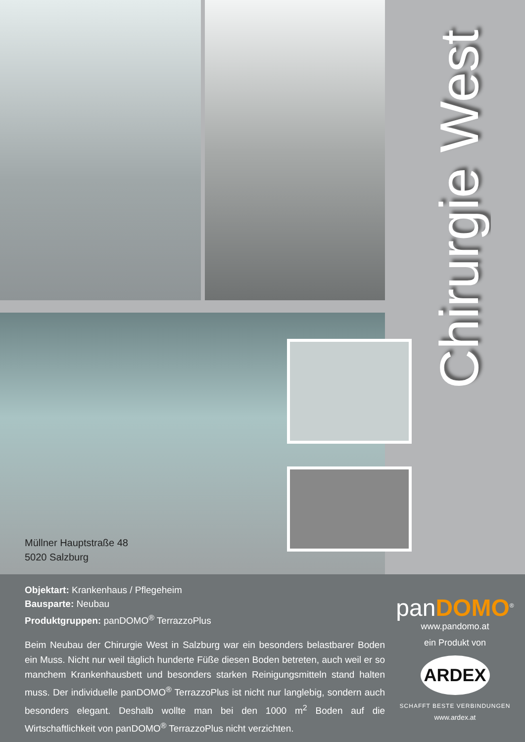Müllner Hauptstraße 48
5020 Salzburg
Chirurgie West
Objektart: Krankenhaus / Pflegeheim
Bausparte: Neubau
Produktgruppen: panDOMO<sup>®</sup> TerrazzoPlus
Beim Neubau der Chirurgie West in Salzburg war ein besonders belastbarer Boden ein Muss. Nicht nur weil täglich hunderte Füße diesen Boden betreten, auch weil er so manchem Krankenhausbett und besonders starken Reinigungsmitteln stand halten muss. Der individuelle panDOMO<sup>®</sup> TerrazzoPlus ist nicht nur langlebig, sondern auch besonders elegant. Deshalb wollte man bei den 1000 m<sup>2</sup> Boden auf die Wirtschaftlichkeit von panDOMO<sup>®</sup> TerrazzoPlus nicht verzichten.
panDOMO<sup>®</sup>
www.pandomo.at
ein Produkt von
ARDEX
SCHAFFT BESTE VERBINDUNGEN
www.ardex.at